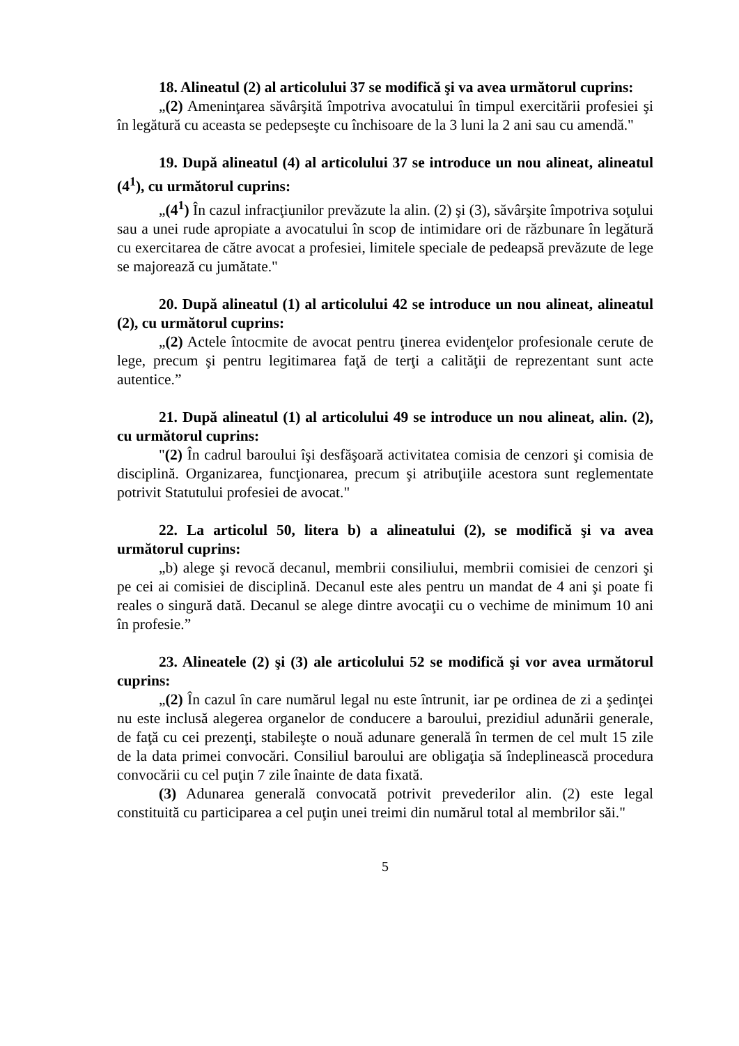18. Alineatul (2) al articolului 37 se modifică şi va avea următorul cuprins:
„(2) Ameninţarea săvârşită împotriva avocatului în timpul exercitării profesiei şi în legătură cu aceasta se pedepseşte cu închisoare de la 3 luni la 2 ani sau cu amendă."
19. După alineatul (4) al articolului 37 se introduce un nou alineat, alineatul (4<sup>1</sup>), cu următorul cuprins:
„(4<sup>1</sup>) În cazul infracţiunilor prevăzute la alin. (2) şi (3), săvârşite împotriva soţului sau a unei rude apropiate a avocatului în scop de intimidare ori de răzbunare în legătură cu exercitarea de către avocat a profesiei, limitele speciale de pedeapsă prevăzute de lege se majorează cu jumătate."
20. După alineatul (1) al articolului 42 se introduce un nou alineat, alineatul (2), cu următorul cuprins:
„(2) Actele întocmite de avocat pentru ţinerea evidenţelor profesionale cerute de lege, precum şi pentru legitimarea faţă de terţi a calităţii de reprezentant sunt acte autentice.”
21. După alineatul (1) al articolului 49 se introduce un nou alineat, alin. (2), cu următorul cuprins:
"(2) În cadrul baroului îşi desfăşoară activitatea comisia de cenzori şi comisia de disciplină. Organizarea, funcţionarea, precum şi atribuţiile acestora sunt reglementate potrivit Statutului profesiei de avocat."
22. La articolul 50, litera b) a alineatului (2), se modifică şi va avea următorul cuprins:
„b) alege şi revocă decanul, membrii consiliului, membrii comisiei de cenzori şi pe cei ai comisiei de disciplină. Decanul este ales pentru un mandat de 4 ani şi poate fi reales o singură dată. Decanul se alege dintre avocaţii cu o vechime de minimum 10 ani în profesie.”
23. Alineatele (2) şi (3) ale articolului 52 se modifică şi vor avea următorul cuprins:
„(2) În cazul în care numărul legal nu este întrunit, iar pe ordinea de zi a şedinţei nu este inclusă alegerea organelor de conducere a baroului, prezidiul adunării generale, de faţă cu cei prezenţi, stabileşte o nouă adunare generală în termen de cel mult 15 zile de la data primei convocări. Consiliul baroului are obligaţia să îndeplinească procedura convocării cu cel puţin 7 zile înainte de data fixată.
(3) Adunarea generală convocată potrivit prevederilor alin. (2) este legal constituită cu participarea a cel puţin unei treimi din numărul total al membrilor săi."
5